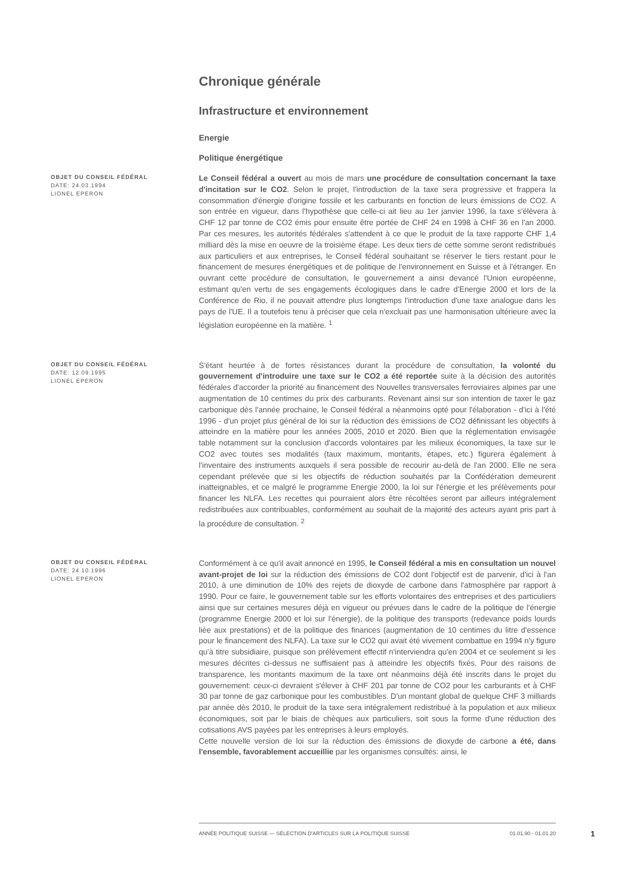Chronique générale
Infrastructure et environnement
Energie
Politique énergétique
OBJET DU CONSEIL FÉDÉRAL
DATE: 24.03.1994
LIONEL EPERON
Le Conseil fédéral a ouvert au mois de mars une procédure de consultation concernant la taxe d'incitation sur le CO2. Selon le projet, l'introduction de la taxe sera progressive et frappera la consommation d'énergie d'origine fossile et les carburants en fonction de leurs émissions de CO2. A son entrée en vigueur, dans l'hypothèse que celle-ci ait lieu au 1er janvier 1996, la taxe s'élèvera à CHF 12 par tonne de CO2 émis pour ensuite être portée de CHF 24 en 1998 à CHF 36 en l'an 2000. Par ces mesures, les autorités fédérales s'attendent à ce que le produit de la taxe rapporte CHF 1,4 milliard dès la mise en oeuvre de la troisième étape. Les deux tiers de cette somme seront redistribués aux particuliers et aux entreprises, le Conseil fédéral souhaitant se réserver le tiers restant pour le financement de mesures énergétiques et de politique de l'environnement en Suisse et à l'étranger. En ouvrant cette procédure de consultation, le gouvernement a ainsi devancé l'Union européenne, estimant qu'en vertu de ses engagements écologiques dans le cadre d'Energie 2000 et lors de la Conférence de Rio, il ne pouvait attendre plus longtemps l'introduction d'une taxe analogue dans les pays de l'UE. Il a toutefois tenu à préciser que cela n'excluait pas une harmonisation ultérieure avec la législation européenne en la matière. <sup>1</sup>
OBJET DU CONSEIL FÉDÉRAL
DATE: 12.09.1995
LIONEL EPERON
S'étant heurtée à de fortes résistances durant la procédure de consultation, la volonté du gouvernement d'introduire une taxe sur le CO2 a été reportée suite à la décision des autorités fédérales d'accorder la priorité au financement des Nouvelles transversales ferroviaires alpines par une augmentation de 10 centimes du prix des carburants. Revenant ainsi sur son intention de taxer le gaz carbonique dès l'année prochaine, le Conseil fédéral a néanmoins opté pour l'élaboration - d'ici à l'été 1996 - d'un projet plus général de loi sur la réduction des émissions de CO2 définissant les objectifs à atteindre en la matière pour les années 2005, 2010 et 2020. Bien que la réglementation envisagée table notamment sur la conclusion d'accords volontaires par les milieux économiques, la taxe sur le CO2 avec toutes ses modalités (taux maximum, montants, étapes, etc.) figurera également à l'inventaire des instruments auxquels il sera possible de recourir au-delà de l'an 2000. Elle ne sera cependant prélevée que si les objectifs de réduction souhaités par la Confédération demeurent inatteignables, et ce malgré le programme Energie 2000, la loi sur l'énergie et les prélèvements pour financer les NLFA. Les recettes qui pourraient alors être récoltées seront par ailleurs intégralement redistribuées aux contribuables, conformément au souhait de la majorité des acteurs ayant pris part à la procédure de consultation. <sup>2</sup>
OBJET DU CONSEIL FÉDÉRAL
DATE: 24.10.1996
LIONEL EPERON
Conformément à ce qu'il avait annoncé en 1995, le Conseil fédéral a mis en consultation un nouvel avant-projet de loi sur la réduction des émissions de CO2 dont l'objectif est de parvenir, d'ici à l'an 2010, à une diminution de 10% des rejets de dioxyde de carbone dans l'atmosphère par rapport à 1990. Pour ce faire, le gouvernement table sur les efforts volontaires des entreprises et des particuliers ainsi que sur certaines mesures déjà en vigueur ou prévues dans le cadre de la politique de l'énergie (programme Energie 2000 et loi sur l'énergie), de la politique des transports (redevance poids lourds liée aux prestations) et de la politique des finances (augmentation de 10 centimes du litre d'essence pour le financement des NLFA). La taxe sur le CO2 qui avait été vivement combattue en 1994 n'y figure qu'à titre subsidiaire, puisque son prélèvement effectif n'interviendra qu'en 2004 et ce seulement si les mesures décrites ci-dessus ne suffisaient pas à atteindre les objectifs fixés. Pour des raisons de transparence, les montants maximum de la taxe ont néanmoins déjà été inscrits dans le projet du gouvernement: ceux-ci devraient s'élever à CHF 201 par tonne de CO2 pour les carburants et à CHF 30 par tonne de gaz carbonique pour les combustibles. D'un montant global de quelque CHF 3 milliards par année dès 2010, le produit de la taxe sera intégralement redistribué à la population et aux milieux économiques, soit par le biais de chèques aux particuliers, soit sous la forme d'une réduction des cotisations AVS payées par les entreprises à leurs employés.
Cette nouvelle version de loi sur la réduction des émissions de dioxyde de carbone a été, dans l'ensemble, favorablement accueillie par les organismes consultés: ainsi, le
ANNÉE POLITIQUE SUISSE — SÉLECTION D'ARTICLES SUR LA POLITIQUE SUISSE 01.01.90 - 01.01.20
1